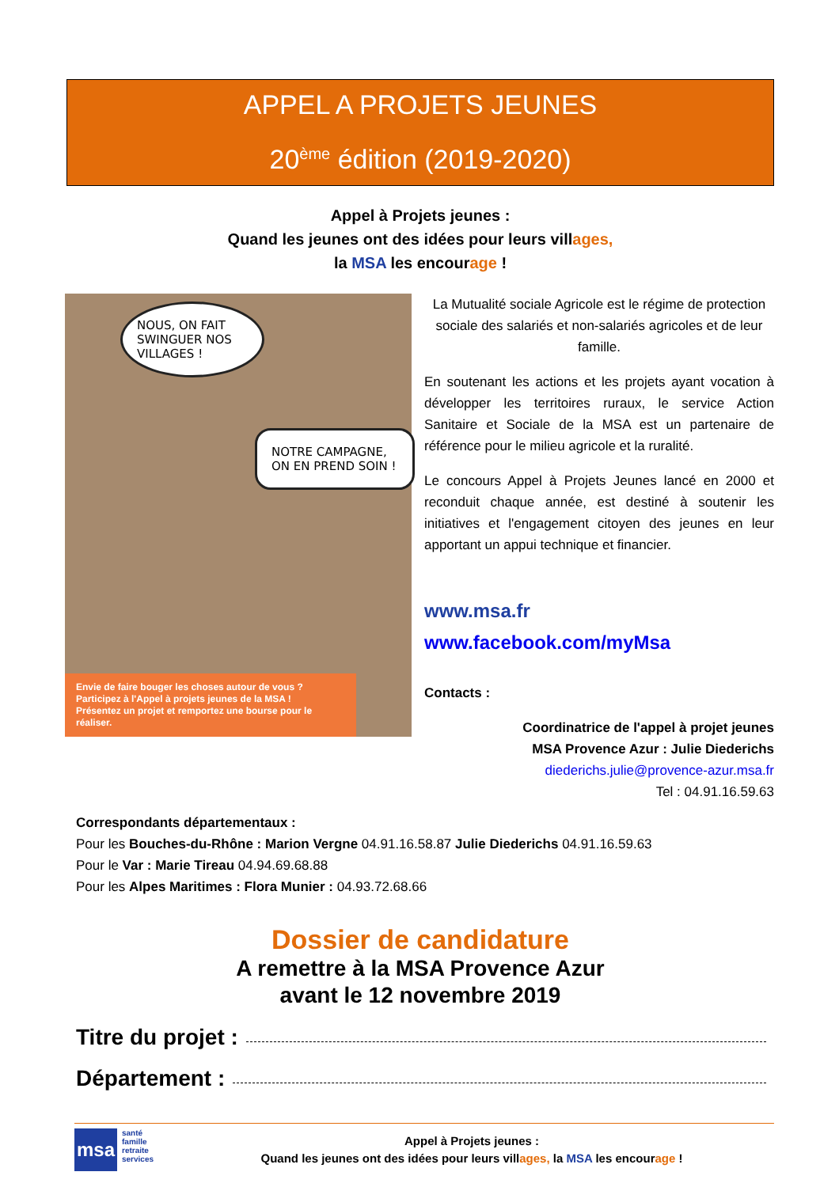APPEL A PROJETS JEUNES
20<sup>ème</sup> édition (2019-2020)
Appel à Projets jeunes :
Quand les jeunes ont des idées pour leurs villages,
la MSA les encourage !
NOUS, ON FAIT SWINGUER NOS VILLAGES !
NOTRE CAMPAGNE, ON EN PREND SOIN !
Envie de faire bouger les choses autour de vous ?
Participez à l'Appel à projets jeunes de la MSA !
Présentez un projet et remportez une bourse pour le réaliser.
La Mutualité sociale Agricole est le régime de protection sociale des salariés et non-salariés agricoles et de leur famille.
En soutenant les actions et les projets ayant vocation à développer les territoires ruraux, le service Action Sanitaire et Sociale de la MSA est un partenaire de référence pour le milieu agricole et la ruralité.
Le concours Appel à Projets Jeunes lancé en 2000 et reconduit chaque année, est destiné à soutenir les initiatives et l'engagement citoyen des jeunes en leur apportant un appui technique et financier.
www.msa.fr
www.facebook.com/myMsa
Contacts :
Coordinatrice de l'appel à projet jeunes
MSA Provence Azur : Julie Diederichs
diederichs.julie@provence-azur.msa.fr
Tel : 04.91.16.59.63
Correspondants départementaux :
Pour les Bouches-du-Rhône : Marion Vergne 04.91.16.58.87 Julie Diederichs 04.91.16.59.63
Pour le Var : Marie Tireau 04.94.69.68.88
Pour les Alpes Maritimes : Flora Munier : 04.93.72.68.66
Dossier de candidature
A remettre à la MSA Provence Azur
avant le 12 novembre 2019
Titre du projet :
Département :
msa
santé
famille
retraite
services
Appel à Projets jeunes :
Quand les jeunes ont des idées pour leurs villages, la MSA les encourage !